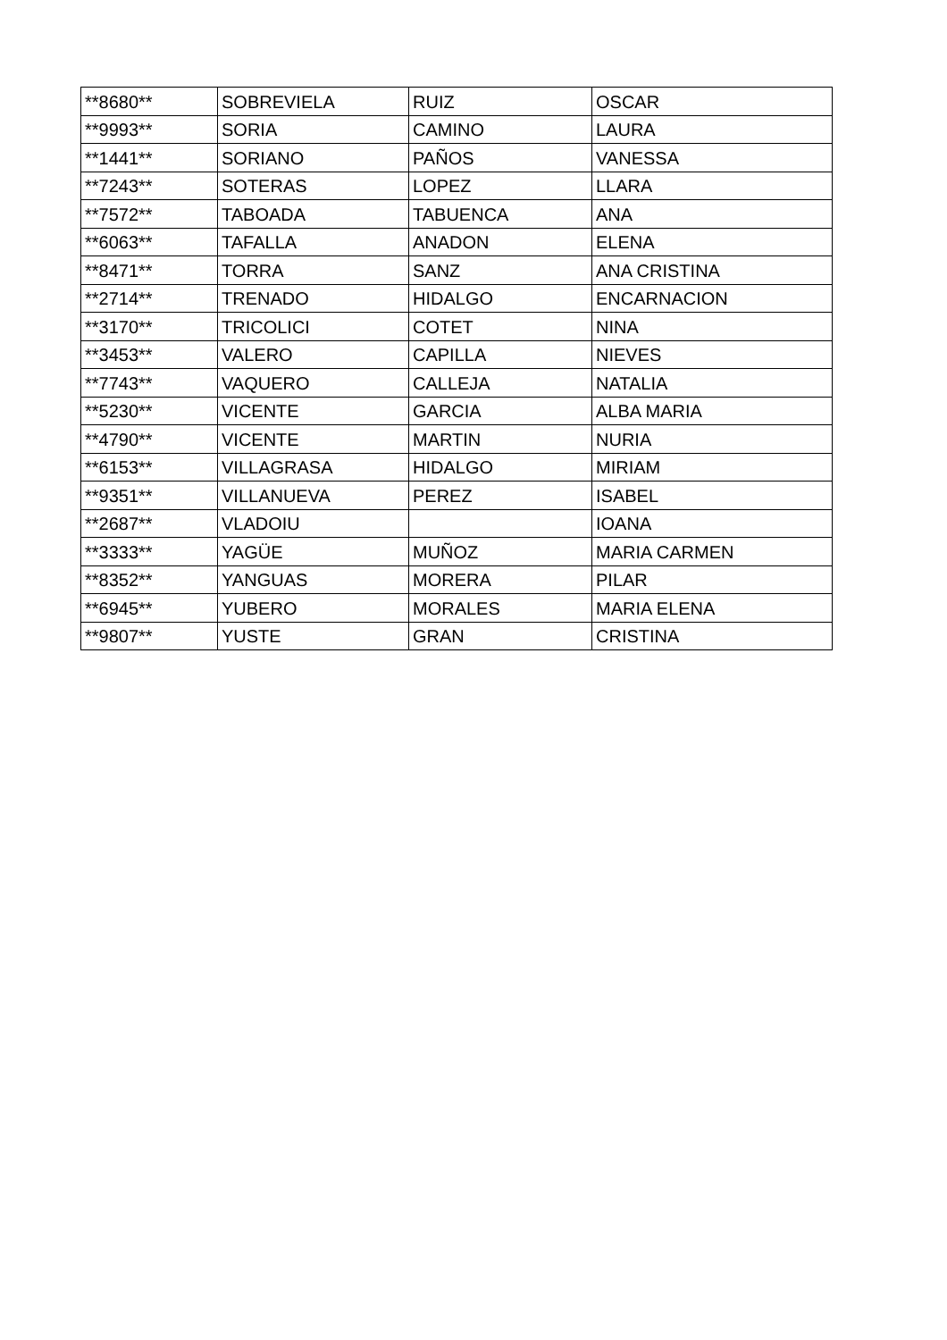| **8680** | SOBREVIELA | RUIZ | OSCAR |
| **9993** | SORIA | CAMINO | LAURA |
| **1441** | SORIANO | PAÑOS | VANESSA |
| **7243** | SOTERAS | LOPEZ | LLARA |
| **7572** | TABOADA | TABUENCA | ANA |
| **6063** | TAFALLA | ANADON | ELENA |
| **8471** | TORRA | SANZ | ANA CRISTINA |
| **2714** | TRENADO | HIDALGO | ENCARNACION |
| **3170** | TRICOLICI | COTET | NINA |
| **3453** | VALERO | CAPILLA | NIEVES |
| **7743** | VAQUERO | CALLEJA | NATALIA |
| **5230** | VICENTE | GARCIA | ALBA MARIA |
| **4790** | VICENTE | MARTIN | NURIA |
| **6153** | VILLAGRASA | HIDALGO | MIRIAM |
| **9351** | VILLANUEVA | PEREZ | ISABEL |
| **2687** | VLADOIU | | IOANA |
| **3333** | YAGÜE | MUÑOZ | MARIA CARMEN |
| **8352** | YANGUAS | MORERA | PILAR |
| **6945** | YUBERO | MORALES | MARIA ELENA |
| **9807** | YUSTE | GRAN | CRISTINA |